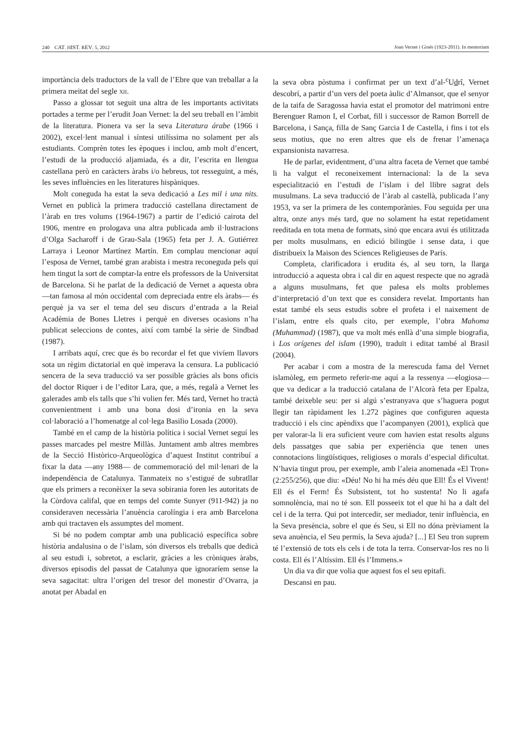240 CAT. HIST. REV. 5, 2012 Joan Vernet i Ginés (1923-2011). In memoriam
importància dels traductors de la vall de l’Ebre que van treballar a la primera meitat del segle XII.
Passo a glossar tot seguit una altra de les importants activitats portades a terme per l’erudit Joan Vernet: la del seu treball en l’àmbit de la literatura. Pionera va ser la seva Literatura árabe (1966 i 2002), excel·lent manual i síntesi utilíssima no solament per als estudiants. Comprèn totes les èpoques i inclou, amb molt d’encert, l’estudi de la producció aljamiada, és a dir, l’escrita en llengua castellana però en caràcters àrabs i/o hebreus, tot resseguint, a més, les seves influències en les literatures hispàniques.
Molt coneguda ha estat la seva dedicació a Les mil i una nits. Vernet en publicà la primera traducció castellana directament de l’àrab en tres volums (1964-1967) a partir de l’edició cairota del 1906, mentre en prologava una altra publicada amb il·lustracions d’Olga Sacharoff i de Grau-Sala (1965) feta per J. A. Gutiérrez Larraya i Leonor Martínez Martín. Em complau mencionar aquí l’esposa de Vernet, també gran arabista i mestra reconeguda pels qui hem tingut la sort de comptar-la entre els professors de la Universitat de Barcelona. Si he parlat de la dedicació de Vernet a aquesta obra —tan famosa al món occidental com depreciada entre els àrabs— és perquè ja va ser el tema del seu discurs d’entrada a la Reial Acadèmia de Bones Lletres i perquè en diverses ocasions n’ha publicat seleccions de contes, així com també la sèrie de Sindbad (1987).
I arribats aquí, crec que és bo recordar el fet que vivíem llavors sota un règim dictatorial en què imperava la censura. La publicació sencera de la seva traducció va ser possible gràcies als bons oficis del doctor Riquer i de l’editor Lara, que, a més, regalà a Vernet les galerades amb els talls que s’hi volien fer. Més tard, Vernet ho tractà convenientment i amb una bona dosi d’ironia en la seva col·laboració a l’homenatge al col·lega Basilio Losada (2000).
També en el camp de la història política i social Vernet seguí les passes marcades pel mestre Millàs. Juntament amb altres membres de la Secció Històrico-Arqueològica d’aquest Institut contribuí a fixar la data —any 1988— de commemoració del mil·lenari de la independència de Catalunya. Tanmateix no s’estigué de subratllar que els primers a reconèixer la seva sobirania foren les autoritats de la Còrdova califal, que en temps del comte Sunyer (911-942) ja no consideraven necessària l’anuència carolíngia i era amb Barcelona amb qui tractaven els assumptes del moment.
Si bé no podem comptar amb una publicació específica sobre història andalusina o de l’islam, són diversos els treballs que dedicà al seu estudi i, sobretot, a esclarir, gràcies a les cròniques àrabs, diversos episodis del passat de Catalunya que ignoraríem sense la seva sagacitat: ultra l’origen del tresor del monestir d’Ovarra, ja anotat per Abadal en
la seva obra pòstuma i confirmat per un text d’al-<sup>c</sup>Udrî, Vernet descobrí, a partir d’un vers del poeta àulic d’Almansor, que el senyor de la taifa de Saragossa havia estat el promotor del matrimoni entre Berenguer Ramon I, el Corbat, fill i successor de Ramon Borrell de Barcelona, i Sança, filla de Sanç Garcia I de Castella, i fins i tot els seus motius, que no eren altres que els de frenar l’amenaça expansionista navarresa.
He de parlar, evidentment, d’una altra faceta de Vernet que també li ha valgut el reconeixement internacional: la de la seva especialització en l’estudi de l’islam i del llibre sagrat dels musulmans. La seva traducció de l’àrab al castellà, publicada l’any 1953, va ser la primera de les contemporànies. Fou seguida per una altra, onze anys més tard, que no solament ha estat repetidament reeditada en tota mena de formats, sinó que encara avui és utilitzada per molts musulmans, en edició bilingüe i sense data, i que distribueix la Maison des Sciences Religieuses de París.
Completa, clarificadora i erudita és, al seu torn, la llarga introducció a aquesta obra i cal dir en aquest respecte que no agradà a alguns musulmans, fet que palesa els molts problemes d’interpretació d’un text que es considera revelat. Importants han estat també els seus estudis sobre el profeta i el naixement de l’islam, entre els quals cito, per exemple, l’obra Mahoma (Muhammad) (1987), que va molt més enllà d’una simple biografia, i Los orígenes del islam (1990), traduït i editat també al Brasil (2004).
Per acabar i com a mostra de la merescuda fama del Vernet islamòleg, em permeto referir-me aquí a la ressenya —elogiosa— que va dedicar a la traducció catalana de l’Alcorà feta per Epalza, també deixeble seu: per si algú s’estranyava que s’haguera pogut llegir tan ràpidament les 1.272 pàgines que configuren aquesta traducció i els cinc apèndixs que l’acompanyen (2001), explicà que per valorar-la li era suficient veure com havien estat resolts alguns dels passatges que sabia per experiència que tenen unes connotacions lingüístiques, religioses o morals d’especial dificultat. N’havia tingut prou, per exemple, amb l’aleia anomenada «El Tron» (2:255/256), que diu: «Déu! No hi ha més déu que Ell! És el Vivent! Ell és el Ferm! És Subsistent, tot ho sustenta! No li agafa somnolència, mai no té son. Ell posseeix tot el que hi ha a dalt del cel i de la terra. Qui pot intercedir, ser mediador, tenir influència, en la Seva presència, sobre el que és Seu, si Ell no dóna prèviament la seva anuència, el Seu permís, la Seva ajuda? [...] El Seu tron suprem té l’extensió de tots els cels i de tota la terra. Conservar-los res no li costa. Ell és l’Altíssim. Ell és l’Immens.»
Un dia va dir que volia que aquest fos el seu epitafi.
Descansi en pau.